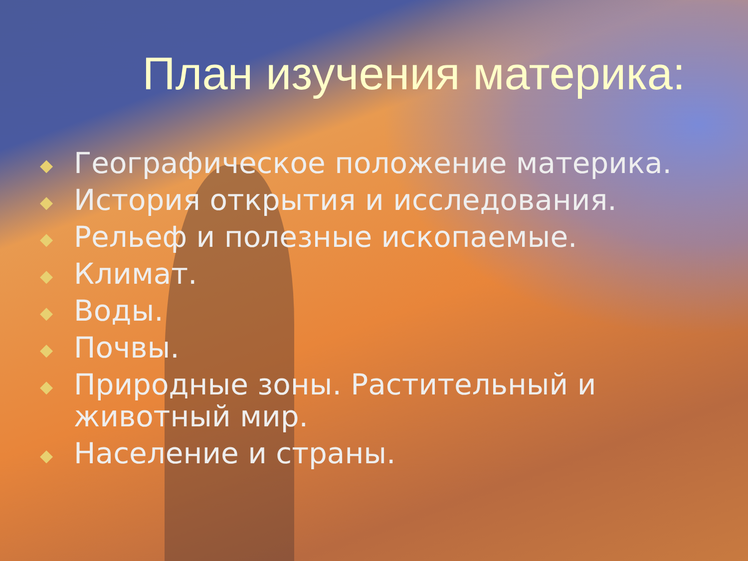План изучения материка:
◆ Географическое положение материка.
◆ История открытия и исследования.
◆ Рельеф и полезные ископаемые.
◆ Климат.
◆ Воды.
◆ Почвы.
◆ Природные зоны. Растительный и животный мир.
◆ Население и страны.